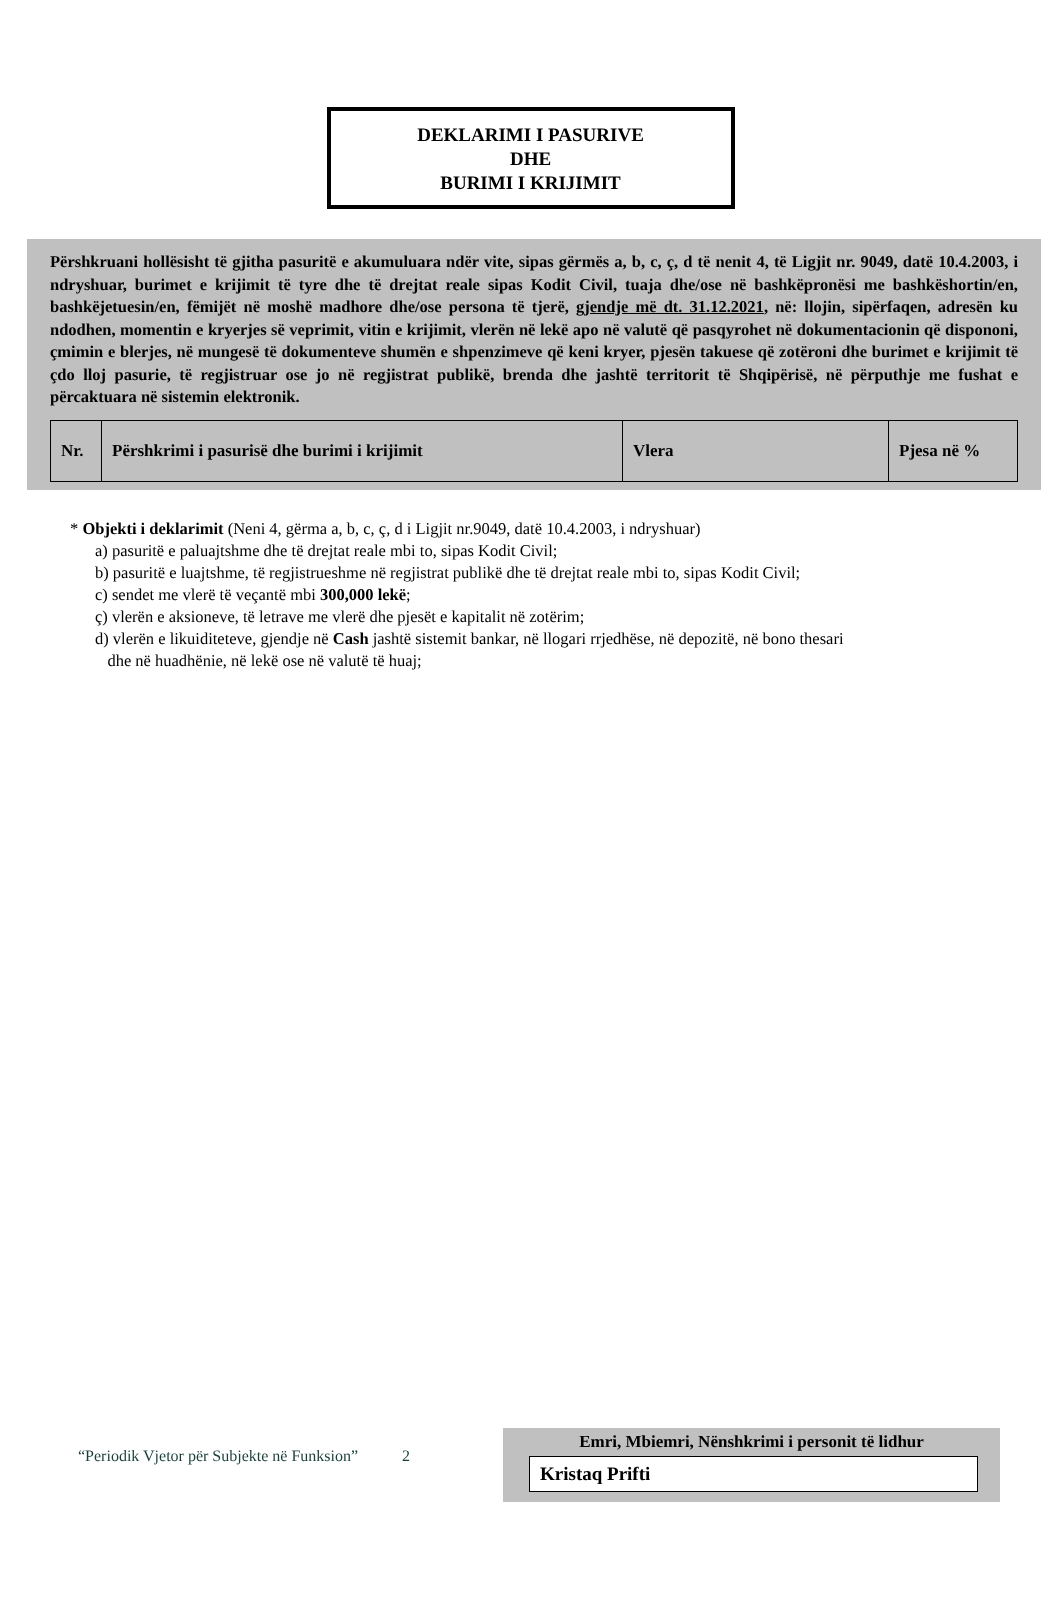DEKLARIMI I PASURIVE
DHE
BURIMI I KRIJIMIT
Përshkruani hollësisht të gjitha pasuritë e akumuluara ndër vite, sipas gërmës a, b, c, ç, d të nenit 4, të Ligjit nr. 9049, datë 10.4.2003, i ndryshuar, burimet e krijimit të tyre dhe të drejtat reale sipas Kodit Civil, tuaja dhe/ose në bashkëpronësi me bashkëshortin/en, bashkëjetuesin/en, fëmijët në moshë madhore dhe/ose persona të tjerë, gjendje më dt. 31.12.2021, në: llojin, sipërfaqen, adresën ku ndodhen, momentin e kryerjes së veprimit, vitin e krijimit, vlerën në lekë apo në valutë që pasqyrohet në dokumentacionin që dispononi, çmimin e blerjes, në mungesë të dokumenteve shumën e shpenzimeve që keni kryer, pjesën takuese që zotëroni dhe burimet e krijimit të çdo lloj pasurie, të regjistruar ose jo në regjistrat publikë, brenda dhe jashtë territorit të Shqipërisë, në përputhje me fushat e përcaktuara në sistemin elektronik.
| Nr. | Përshkrimi i pasurisë dhe burimi i krijimit | Vlera | Pjesa në % |
| --- | --- | --- | --- |
* Objekti i deklarimit (Neni 4, gërma a, b, c, ç, d i Ligjit nr.9049, datë 10.4.2003, i ndryshuar)
a) pasuritë e paluajtshme dhe të drejtat reale mbi to, sipas Kodit Civil;
b) pasuritë e luajtshme, të regjistrueshme në regjistrat publikë dhe të drejtat reale mbi to, sipas Kodit Civil;
c) sendet me vlerë të veçantë mbi 300,000 lekë;
ç) vlerën e aksioneve, të letrave me vlerë dhe pjesët e kapitalit në zotërim;
d) vlerën e likuiditeteve, gjendje në Cash jashtë sistemit bankar, në llogari rrjedhëse, në depozitë, në bono thesari
dhe në huadhënie, në lekë ose në valutë të huaj;
“Periodik Vjetor për Subjekte në Funksion” 2
Emri, Mbiemri, Nënshkrimi i personit të lidhur
Kristaq Prifti